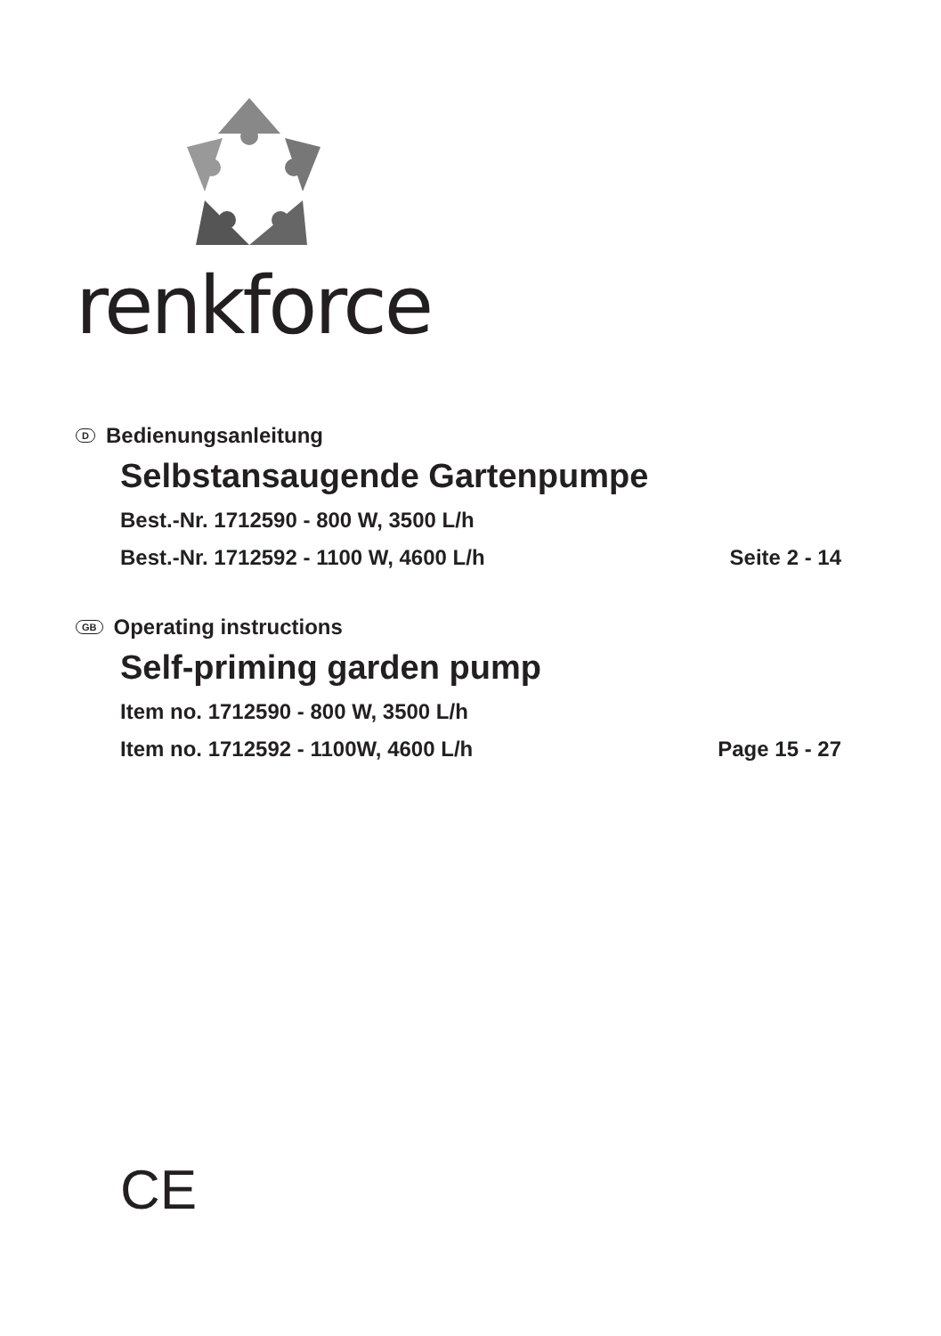renkforce
D Bedienungsanleitung
Selbstansaugende Gartenpumpe
Best.-Nr. 1712590 - 800 W, 3500 L/h
Best.-Nr. 1712592 - 1100 W, 4600 L/h Seite 2 - 14
GB Operating instructions
Self-priming garden pump
Item no. 1712590 - 800 W, 3500 L/h
Item no. 1712592 - 1100W, 4600 L/h Page 15 - 27
CE